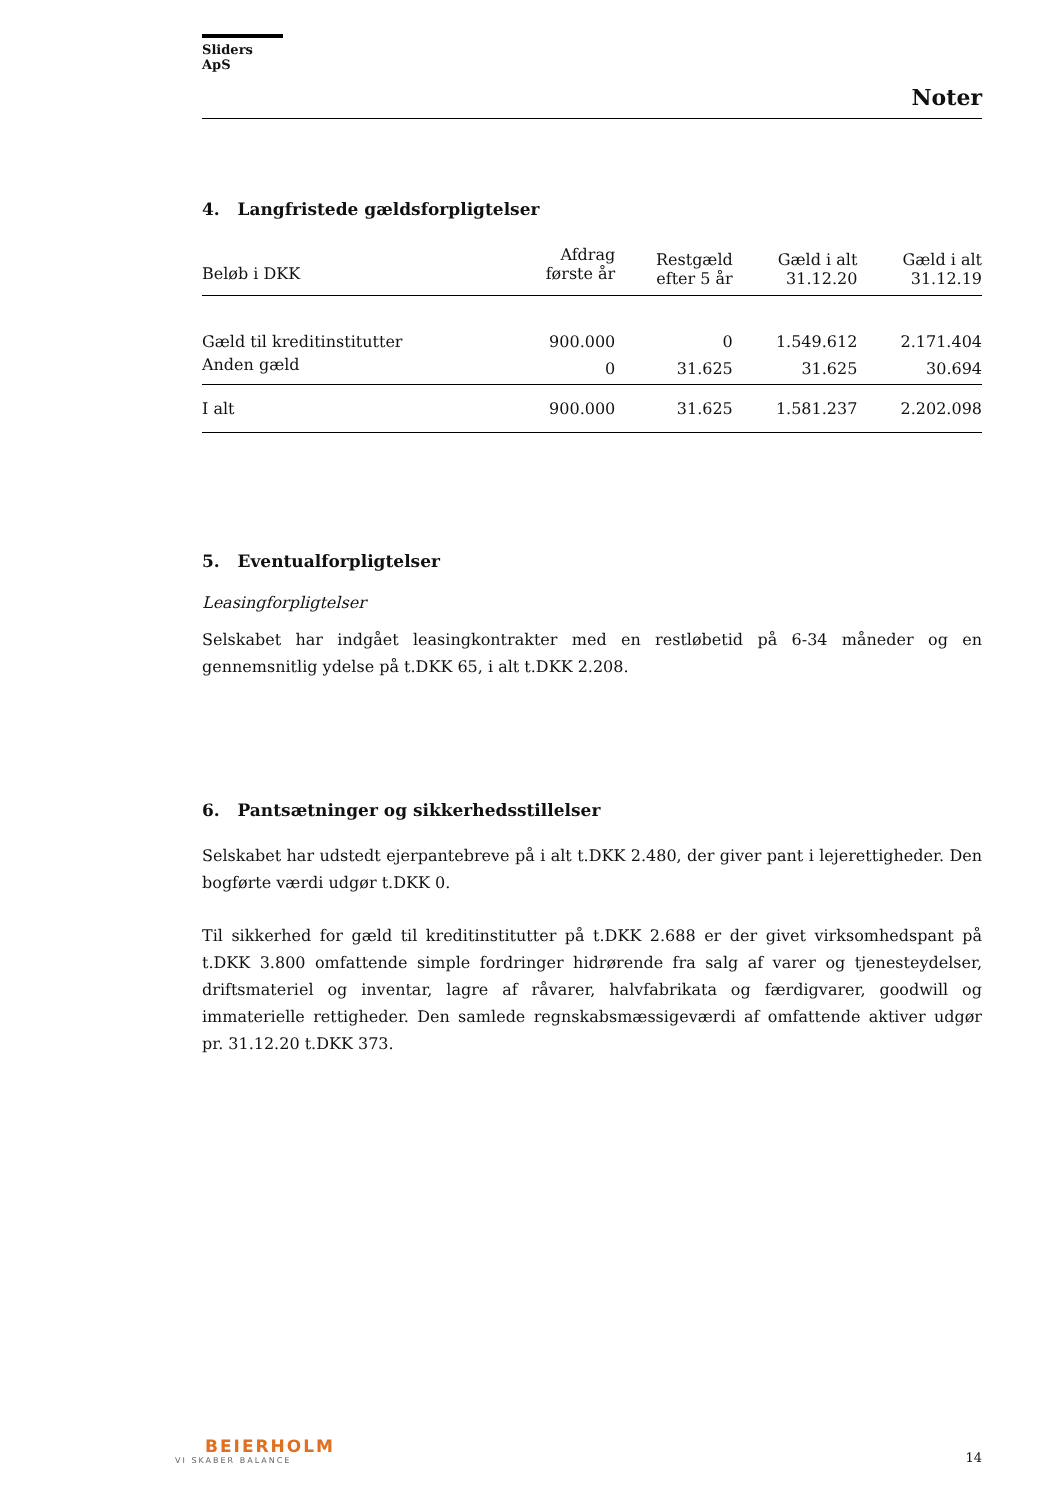Sliders ApS
Noter
4. Langfristede gældsforpligtelser
| Beløb i DKK | Afdrag første år | Restgæld efter 5 år | Gæld i alt 31.12.20 | Gæld i alt 31.12.19 |
| --- | --- | --- | --- | --- |
| Gæld til kreditinstitutter | 900.000 | 0 | 1.549.612 | 2.171.404 |
| Anden gæld | 0 | 31.625 | 31.625 | 30.694 |
| I alt | 900.000 | 31.625 | 1.581.237 | 2.202.098 |
5. Eventualforpligtelser
Leasingforpligtelser
Selskabet har indgået leasingkontrakter med en restløbetid på 6-34 måneder og en gennemsnitlig ydelse på t.DKK 65, i alt t.DKK 2.208.
6. Pantsætninger og sikkerhedsstillelser
Selskabet har udstedt ejerpantebreve på i alt t.DKK 2.480, der giver pant i lejerettigheder. Den bogførte værdi udgør t.DKK 0.
Til sikkerhed for gæld til kreditinstitutter på t.DKK 2.688 er der givet virksomhedspant på t.DKK 3.800 omfattende simple fordringer hidrørende fra salg af varer og tjenesteydelser, driftsmateriel og inventar, lagre af råvarer, halvfabrikata og færdigvarer, goodwill og immaterielle rettigheder. Den samlede regnskabsmæssigeværdi af omfattende aktiver udgør pr. 31.12.20 t.DKK 373.
BEIERHOLM
VI SKABER BALANCE
14